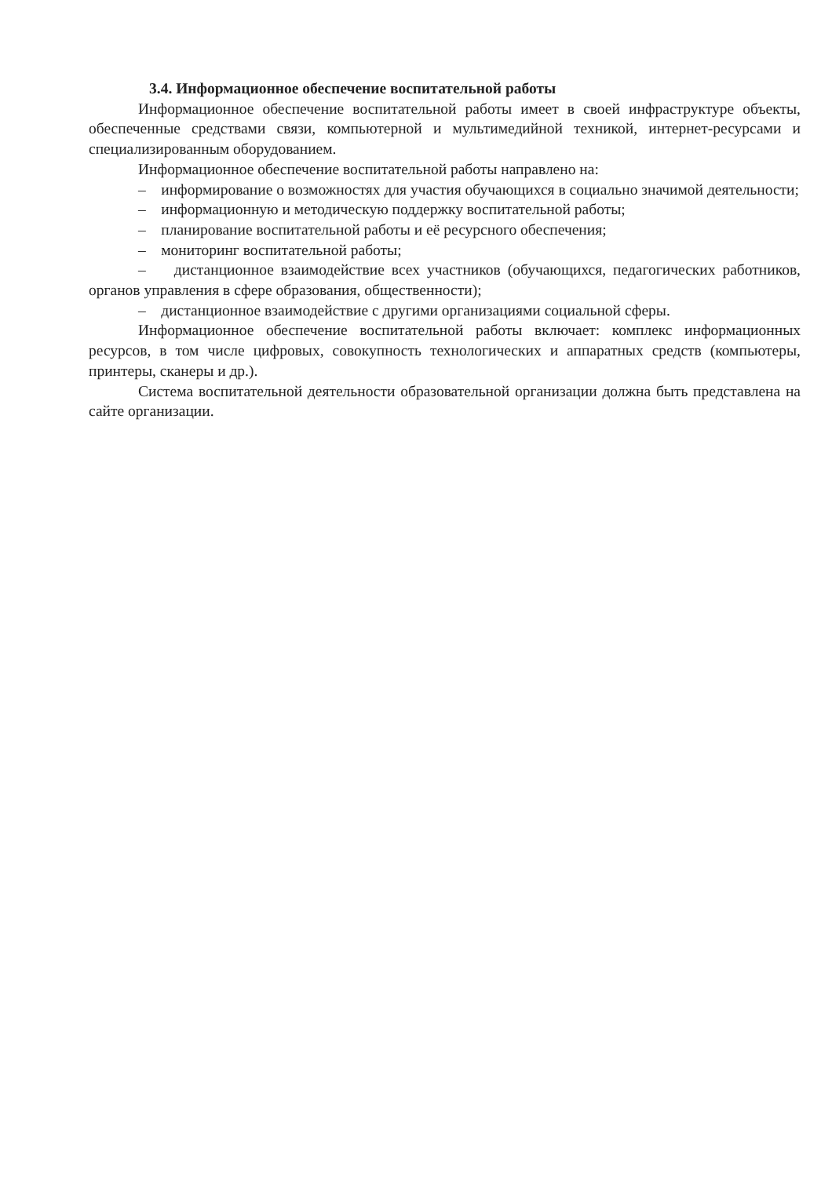3.4. Информационное обеспечение воспитательной работы
Информационное обеспечение воспитательной работы имеет в своей инфраструктуре объекты, обеспеченные средствами связи, компьютерной и мультимедийной техникой, интернет-ресурсами и специализированным оборудованием.
Информационное обеспечение воспитательной работы направлено на:
– информирование о возможностях для участия обучающихся в социально значимой деятельности;
– информационную и методическую поддержку воспитательной работы;
– планирование воспитательной работы и её ресурсного обеспечения;
– мониторинг воспитательной работы;
– дистанционное взаимодействие всех участников (обучающихся, педагогических работников, органов управления в сфере образования, общественности);
– дистанционное взаимодействие с другими организациями социальной сферы.
Информационное обеспечение воспитательной работы включает: комплекс информационных ресурсов, в том числе цифровых, совокупность технологических и аппаратных средств (компьютеры, принтеры, сканеры и др.).
Система воспитательной деятельности образовательной организации должна быть представлена на сайте организации.